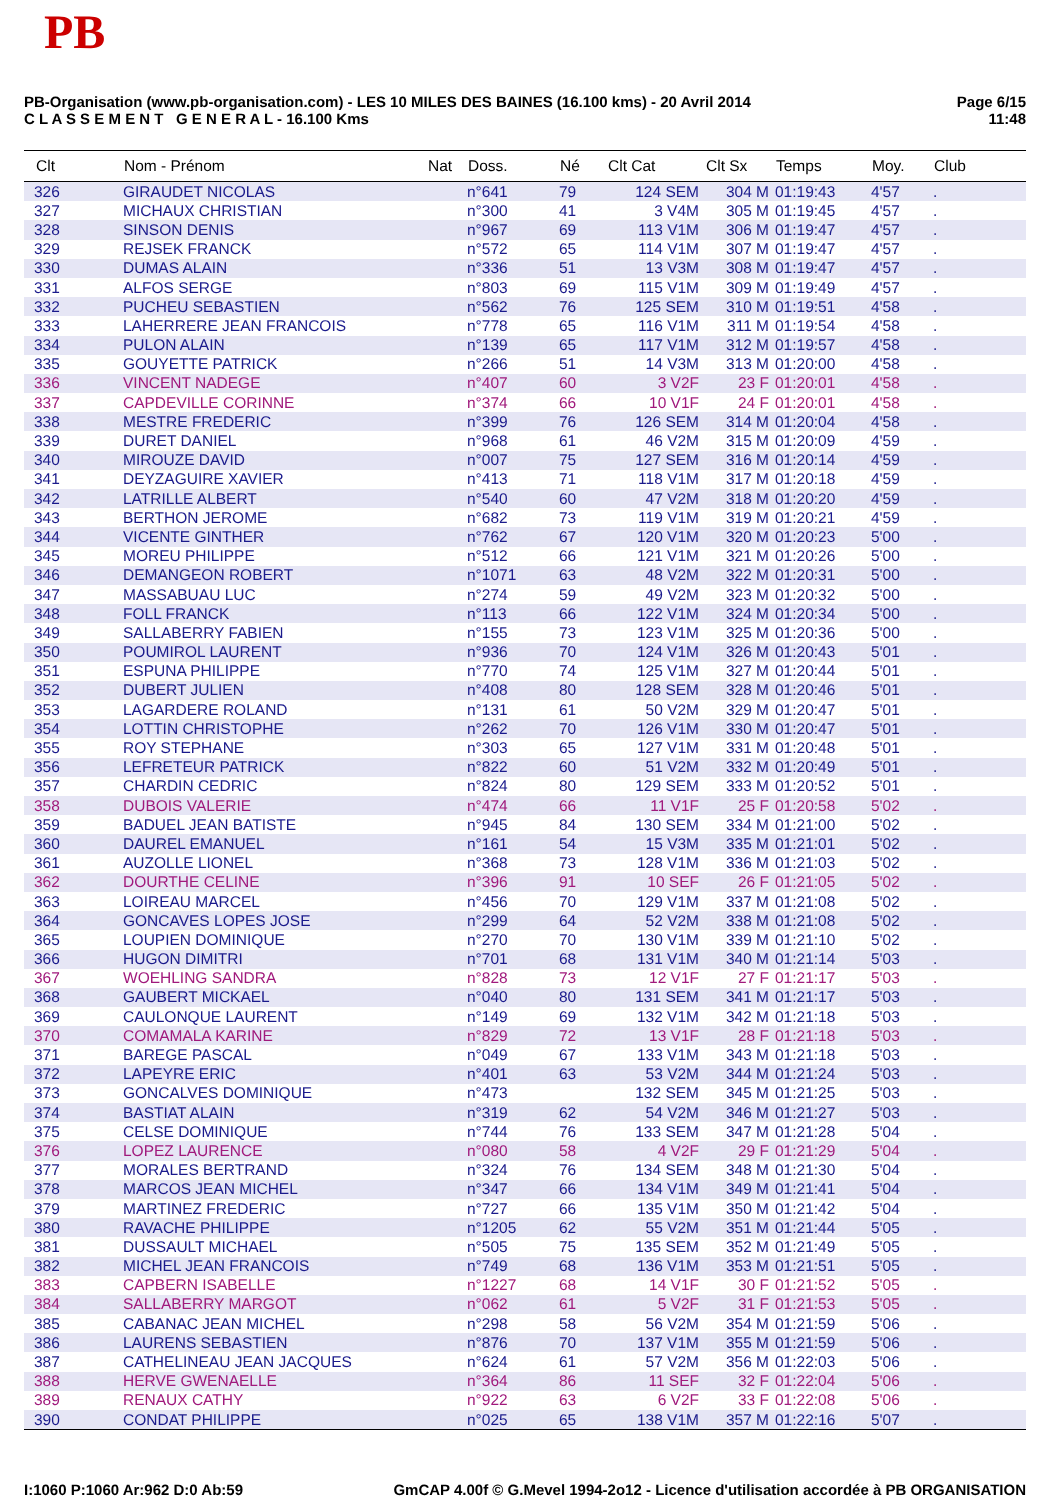PB
Page 6/15
11:48
PB-Organisation (www.pb-organisation.com) - LES 10 MILES DES BAINES (16.100 kms) - 20 Avril 2014
C L A S S E M E N T G E N E R A L - 16.100 Kms
| Clt | Nom - Prénom | Nat | Doss. | Né | Clt Cat | Clt Sx | Temps | Moy. | Club |
| --- | --- | --- | --- | --- | --- | --- | --- | --- | --- |
| 326 | GIRAUDET NICOLAS | | n°641 | 79 | 124 SEM | 304 M | 01:19:43 | 4'57 | . |
| 327 | MICHAUX CHRISTIAN | | n°300 | 41 | 3 V4M | 305 M | 01:19:45 | 4'57 | . |
| 328 | SINSON DENIS | | n°967 | 69 | 113 V1M | 306 M | 01:19:47 | 4'57 | . |
| 329 | REJSEK FRANCK | | n°572 | 65 | 114 V1M | 307 M | 01:19:47 | 4'57 | . |
| 330 | DUMAS ALAIN | | n°336 | 51 | 13 V3M | 308 M | 01:19:47 | 4'57 | . |
| 331 | ALFOS SERGE | | n°803 | 69 | 115 V1M | 309 M | 01:19:49 | 4'57 | . |
| 332 | PUCHEU SEBASTIEN | | n°562 | 76 | 125 SEM | 310 M | 01:19:51 | 4'58 | . |
| 333 | LAHERRERE JEAN FRANCOIS | | n°778 | 65 | 116 V1M | 311 M | 01:19:54 | 4'58 | . |
| 334 | PULON ALAIN | | n°139 | 65 | 117 V1M | 312 M | 01:19:57 | 4'58 | . |
| 335 | GOUYETTE PATRICK | | n°266 | 51 | 14 V3M | 313 M | 01:20:00 | 4'58 | . |
| 336 | VINCENT NADEGE | | n°407 | 60 | 3 V2F | 23 F | 01:20:01 | 4'58 | . |
| 337 | CAPDEVILLE CORINNE | | n°374 | 66 | 10 V1F | 24 F | 01:20:01 | 4'58 | . |
| 338 | MESTRE FREDERIC | | n°399 | 76 | 126 SEM | 314 M | 01:20:04 | 4'58 | . |
| 339 | DURET DANIEL | | n°968 | 61 | 46 V2M | 315 M | 01:20:09 | 4'59 | . |
| 340 | MIROUZE DAVID | | n°007 | 75 | 127 SEM | 316 M | 01:20:14 | 4'59 | . |
| 341 | DEYZAGUIRE XAVIER | | n°413 | 71 | 118 V1M | 317 M | 01:20:18 | 4'59 | . |
| 342 | LATRILLE ALBERT | | n°540 | 60 | 47 V2M | 318 M | 01:20:20 | 4'59 | . |
| 343 | BERTHON JEROME | | n°682 | 73 | 119 V1M | 319 M | 01:20:21 | 4'59 | . |
| 344 | VICENTE GINTHER | | n°762 | 67 | 120 V1M | 320 M | 01:20:23 | 5'00 | . |
| 345 | MOREU PHILIPPE | | n°512 | 66 | 121 V1M | 321 M | 01:20:26 | 5'00 | . |
| 346 | DEMANGEON ROBERT | | n°1071 | 63 | 48 V2M | 322 M | 01:20:31 | 5'00 | . |
| 347 | MASSABUAU LUC | | n°274 | 59 | 49 V2M | 323 M | 01:20:32 | 5'00 | . |
| 348 | FOLL FRANCK | | n°113 | 66 | 122 V1M | 324 M | 01:20:34 | 5'00 | . |
| 349 | SALLABERRY FABIEN | | n°155 | 73 | 123 V1M | 325 M | 01:20:36 | 5'00 | . |
| 350 | POUMIROL LAURENT | | n°936 | 70 | 124 V1M | 326 M | 01:20:43 | 5'01 | . |
| 351 | ESPUNA PHILIPPE | | n°770 | 74 | 125 V1M | 327 M | 01:20:44 | 5'01 | . |
| 352 | DUBERT JULIEN | | n°408 | 80 | 128 SEM | 328 M | 01:20:46 | 5'01 | . |
| 353 | LAGARDERE ROLAND | | n°131 | 61 | 50 V2M | 329 M | 01:20:47 | 5'01 | . |
| 354 | LOTTIN CHRISTOPHE | | n°262 | 70 | 126 V1M | 330 M | 01:20:47 | 5'01 | . |
| 355 | ROY STEPHANE | | n°303 | 65 | 127 V1M | 331 M | 01:20:48 | 5'01 | . |
| 356 | LEFRETEUR PATRICK | | n°822 | 60 | 51 V2M | 332 M | 01:20:49 | 5'01 | . |
| 357 | CHARDIN CEDRIC | | n°824 | 80 | 129 SEM | 333 M | 01:20:52 | 5'01 | . |
| 358 | DUBOIS VALERIE | | n°474 | 66 | 11 V1F | 25 F | 01:20:58 | 5'02 | . |
| 359 | BADUEL JEAN BATISTE | | n°945 | 84 | 130 SEM | 334 M | 01:21:00 | 5'02 | . |
| 360 | DAUREL EMANUEL | | n°161 | 54 | 15 V3M | 335 M | 01:21:01 | 5'02 | . |
| 361 | AUZOLLE LIONEL | | n°368 | 73 | 128 V1M | 336 M | 01:21:03 | 5'02 | . |
| 362 | DOURTHE CELINE | | n°396 | 91 | 10 SEF | 26 F | 01:21:05 | 5'02 | . |
| 363 | LOIREAU MARCEL | | n°456 | 70 | 129 V1M | 337 M | 01:21:08 | 5'02 | . |
| 364 | GONCAVES LOPES JOSE | | n°299 | 64 | 52 V2M | 338 M | 01:21:08 | 5'02 | . |
| 365 | LOUPIEN DOMINIQUE | | n°270 | 70 | 130 V1M | 339 M | 01:21:10 | 5'02 | . |
| 366 | HUGON DIMITRI | | n°701 | 68 | 131 V1M | 340 M | 01:21:14 | 5'03 | . |
| 367 | WOEHLING SANDRA | | n°828 | 73 | 12 V1F | 27 F | 01:21:17 | 5'03 | . |
| 368 | GAUBERT MICKAEL | | n°040 | 80 | 131 SEM | 341 M | 01:21:17 | 5'03 | . |
| 369 | CAULONQUE LAURENT | | n°149 | 69 | 132 V1M | 342 M | 01:21:18 | 5'03 | . |
| 370 | COMAMALA KARINE | | n°829 | 72 | 13 V1F | 28 F | 01:21:18 | 5'03 | . |
| 371 | BAREGE PASCAL | | n°049 | 67 | 133 V1M | 343 M | 01:21:18 | 5'03 | . |
| 372 | LAPEYRE ERIC | | n°401 | 63 | 53 V2M | 344 M | 01:21:24 | 5'03 | . |
| 373 | GONCALVES DOMINIQUE | | n°473 | | 132 SEM | 345 M | 01:21:25 | 5'03 | . |
| 374 | BASTIAT ALAIN | | n°319 | 62 | 54 V2M | 346 M | 01:21:27 | 5'03 | . |
| 375 | CELSE DOMINIQUE | | n°744 | 76 | 133 SEM | 347 M | 01:21:28 | 5'04 | . |
| 376 | LOPEZ LAURENCE | | n°080 | 58 | 4 V2F | 29 F | 01:21:29 | 5'04 | . |
| 377 | MORALES BERTRAND | | n°324 | 76 | 134 SEM | 348 M | 01:21:30 | 5'04 | . |
| 378 | MARCOS JEAN MICHEL | | n°347 | 66 | 134 V1M | 349 M | 01:21:41 | 5'04 | . |
| 379 | MARTINEZ FREDERIC | | n°727 | 66 | 135 V1M | 350 M | 01:21:42 | 5'04 | . |
| 380 | RAVACHE PHILIPPE | | n°1205 | 62 | 55 V2M | 351 M | 01:21:44 | 5'05 | . |
| 381 | DUSSAULT MICHAEL | | n°505 | 75 | 135 SEM | 352 M | 01:21:49 | 5'05 | . |
| 382 | MICHEL JEAN FRANCOIS | | n°749 | 68 | 136 V1M | 353 M | 01:21:51 | 5'05 | . |
| 383 | CAPBERN ISABELLE | | n°1227 | 68 | 14 V1F | 30 F | 01:21:52 | 5'05 | . |
| 384 | SALLABERRY MARGOT | | n°062 | 61 | 5 V2F | 31 F | 01:21:53 | 5'05 | . |
| 385 | CABANAC JEAN MICHEL | | n°298 | 58 | 56 V2M | 354 M | 01:21:59 | 5'06 | . |
| 386 | LAURENS SEBASTIEN | | n°876 | 70 | 137 V1M | 355 M | 01:21:59 | 5'06 | . |
| 387 | CATHELINEAU JEAN JACQUES | | n°624 | 61 | 57 V2M | 356 M | 01:22:03 | 5'06 | . |
| 388 | HERVE GWENAELLE | | n°364 | 86 | 11 SEF | 32 F | 01:22:04 | 5'06 | . |
| 389 | RENAUX CATHY | | n°922 | 63 | 6 V2F | 33 F | 01:22:08 | 5'06 | . |
| 390 | CONDAT PHILIPPE | | n°025 | 65 | 138 V1M | 357 M | 01:22:16 | 5'07 | . |
GmCAP 4.00f © G.Mevel 1994-2o12 - Licence d'utilisation accordée à PB ORGANISATION I:1060 P:1060 Ar:962 D:0 Ab:59